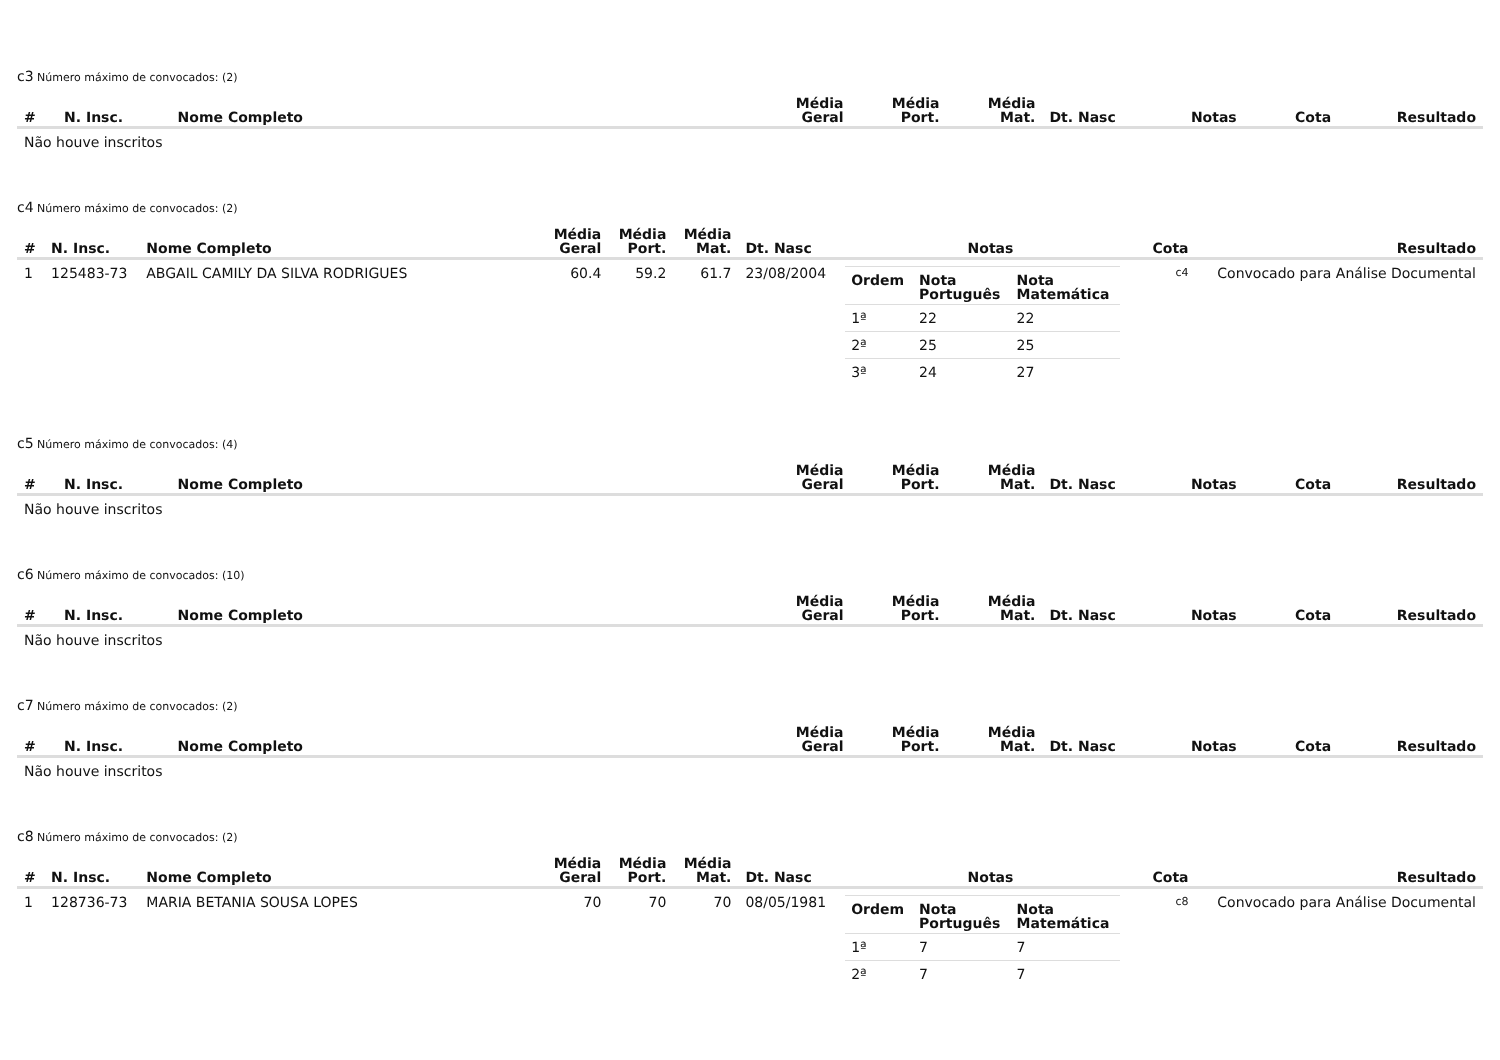c3 Número máximo de convocados: (2)
| # | N. Insc. | Nome Completo | Média Geral | Média Port. | Média Mat. | Dt. Nasc | Notas | Cota | Resultado |
| --- | --- | --- | --- | --- | --- | --- | --- | --- | --- |
| Não houve inscritos | | | | | | | | | |
c4 Número máximo de convocados: (2)
| # | N. Insc. | Nome Completo | Média Geral | Média Port. | Média Mat. | Dt. Nasc | Notas | Cota | Resultado |
| --- | --- | --- | --- | --- | --- | --- | --- | --- | --- |
| 1 | 125483-73 | ABGAIL CAMILY DA SILVA RODRIGUES | 60.4 | 59.2 | 61.7 | 23/08/2004 | / Ordem / Nota Português / Nota Matemática / / --- / --- / --- / / 1ª / 22 / 22 / / 2ª / 25 / 25 / / 3ª / 24 / 27 / | c4 | Convocado para Análise Documental |
c5 Número máximo de convocados: (4)
| # | N. Insc. | Nome Completo | Média Geral | Média Port. | Média Mat. | Dt. Nasc | Notas | Cota | Resultado |
| --- | --- | --- | --- | --- | --- | --- | --- | --- | --- |
| Não houve inscritos | | | | | | | | | |
c6 Número máximo de convocados: (10)
| # | N. Insc. | Nome Completo | Média Geral | Média Port. | Média Mat. | Dt. Nasc | Notas | Cota | Resultado |
| --- | --- | --- | --- | --- | --- | --- | --- | --- | --- |
| Não houve inscritos | | | | | | | | | |
c7 Número máximo de convocados: (2)
| # | N. Insc. | Nome Completo | Média Geral | Média Port. | Média Mat. | Dt. Nasc | Notas | Cota | Resultado |
| --- | --- | --- | --- | --- | --- | --- | --- | --- | --- |
| Não houve inscritos | | | | | | | | | |
c8 Número máximo de convocados: (2)
| # | N. Insc. | Nome Completo | Média Geral | Média Port. | Média Mat. | Dt. Nasc | Notas | Cota | Resultado |
| --- | --- | --- | --- | --- | --- | --- | --- | --- | --- |
| 1 | 128736-73 | MARIA BETANIA SOUSA LOPES | 70 | 70 | 70 | 08/05/1981 | / Ordem / Nota Português / Nota Matemática / / --- / --- / --- / / 1ª / 7 / 7 / / 2ª / 7 / 7 / | c8 | Convocado para Análise Documental |